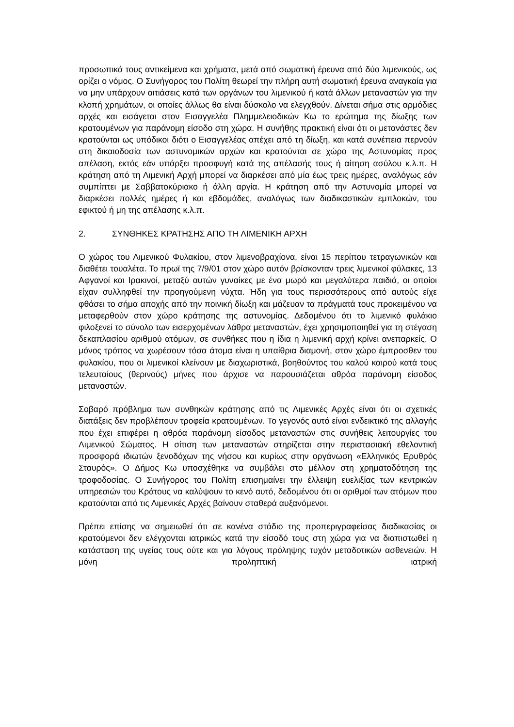προσωπικά τους αντικείμενα και χρήματα, μετά από σωματική έρευνα από δύο λιμενικούς, ως ορίζει ο νόμος. Ο Συνήγορος του Πολίτη θεωρεί την πλήρη αυτή σωματική έρευνα αναγκαία για να μην υπάρχουν αιτιάσεις κατά των οργάνων του λιμενικού ή κατά άλλων μεταναστών για την κλοπή χρημάτων, οι οποίες άλλως θα είναι δύσκολο να ελεγχθούν. Δίνεται σήμα στις αρμόδιες αρχές και εισάγεται στον Εισαγγελέα Πλημμελειοδικών Κω το ερώτημα της δίωξης των κρατουμένων για παράνομη είσοδο στη χώρα. Η συνήθης πρακτική είναι ότι οι μετανάστες δεν κρατούνται ως υπόδικοι διότι ο Εισαγγελέας απέχει από τη δίωξη, και κατά συνέπεια περνούν στη δικαιοδοσία των αστυνομικών αρχών και κρατούνται σε χώρο της Αστυνομίας προς απέλαση, εκτός εάν υπάρξει προσφυγή κατά της απέλασής τους ή αίτηση ασύλου κ.λ.π. Η κράτηση από τη Λιμενική Αρχή μπορεί να διαρκέσει από μία έως τρεις ημέρες, αναλόγως εάν συμπίπτει με Σαββατοκύριακο ή άλλη αργία. Η κράτηση από την Αστυνομία μπορεί να διαρκέσει πολλές ημέρες ή και εβδομάδες, αναλόγως των διαδικαστικών εμπλοκών, του εφικτού ή μη της απέλασης κ.λ.π.
2. ΣΥΝΘΗΚΕΣ ΚΡΑΤΗΣΗΣ ΑΠΟ ΤΗ ΛΙΜΕΝΙΚΗ ΑΡΧΗ
Ο χώρος του Λιμενικού Φυλακίου, στον λιμενοβραχίονα, είναι 15 περίπου τετραγωνικών και διαθέτει τουαλέτα. Το πρωϊ της 7/9/01 στον χώρο αυτόν βρίσκονταν τρεις λιμενικοί φύλακες, 13 Αφγανοί και Ιρακινοί, μεταξύ αυτών γυναίκες με ένα μωρό και μεγαλύτερα παιδιά, οι οποίοι είχαν συλληφθεί την προηγούμενη νύχτα. Ήδη για τους περισσότερους από αυτούς είχε φθάσει το σήμα αποχής από την ποινική δίωξη και μάζευαν τα πράγματά τους προκειμένου να μεταφερθούν στον χώρο κράτησης της αστυνομίας. Δεδομένου ότι το λιμενικό φυλάκιο φιλοξενεί το σύνολο των εισερχομένων λάθρα μεταναστών, έχει χρησιμοποιηθεί για τη στέγαση δεκαπλασίου αριθμού ατόμων, σε συνθήκες που η ίδια η λιμενική αρχή κρίνει ανεπαρκείς. Ο μόνος τρόπος να χωρέσουν τόσα άτομα είναι η υπαίθρια διαμονή, στον χώρο έμπροσθεν του φυλακίου, που οι λιμενικοί κλείνουν με διαχωριστικά, βοηθούντος του καλού καιρού κατά τους τελευταίους (θερινούς) μήνες που άρχισε να παρουσιάζεται αθρόα παράνομη είσοδος μεταναστών.
Σοβαρό πρόβλημα των συνθηκών κράτησης από τις Λιμενικές Αρχές είναι ότι οι σχετικές διατάξεις δεν προβλέπουν τροφεία κρατουμένων. Το γεγονός αυτό είναι ενδεικτικό της αλλαγής που έχει επιφέρει η αθρόα παράνομη είσοδος μεταναστών στις συνήθεις λειτουργίες του Λιμενικού Σώματος. Η σίτιση των μεταναστών στηρίζεται στην περιστασιακή εθελοντική προσφορά ιδιωτών ξενοδόχων της νήσου και κυρίως στην οργάνωση «Ελληνικός Ερυθρός Σταυρός». Ο Δήμος Κω υποσχέθηκε να συμβάλει στο μέλλον στη χρηματοδότηση της τροφοδοσίας. Ο Συνήγορος του Πολίτη επισημαίνει την έλλειψη ευελιξίας των κεντρικών υπηρεσιών του Κράτους να καλύψουν το κενό αυτό, δεδομένου ότι οι αριθμοί των ατόμων που κρατούνται από τις Λιμενικές Αρχές βαίνουν σταθερά αυξανόμενοι.
Πρέπει επίσης να σημειωθεί ότι σε κανένα στάδιο της προπεριγραφείσας διαδικασίας οι κρατούμενοι δεν ελέγχονται ιατρικώς κατά την είσοδό τους στη χώρα για να διαπιστωθεί η κατάσταση της υγείας τους ούτε και για λόγους πρόληψης τυχόν μεταδοτικών ασθενειών. Η μόνη προληπτική ιατρική